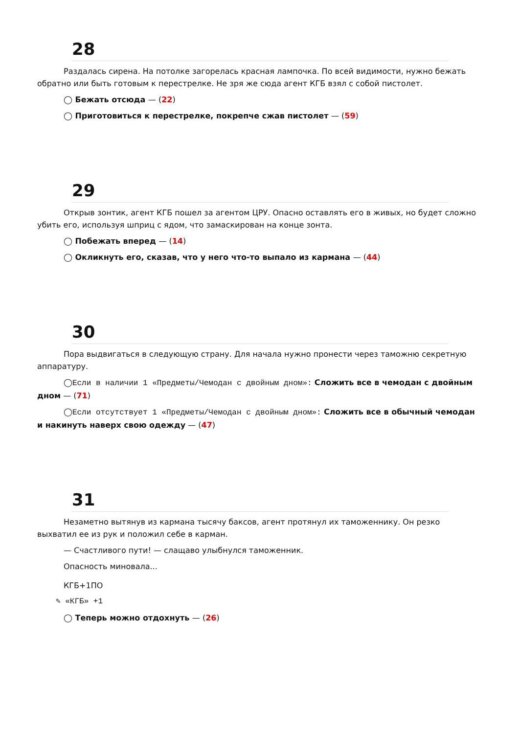28
Раздалась сирена. На потолке загорелась красная лампочка. По всей видимости, нужно бежать обратно или быть готовым к перестрелке. Не зря же сюда агент КГБ взял с собой пистолет.
◯ Бежать отсюда — (22)
◯ Приготовиться к перестрелке, покрепче сжав пистолет — (59)
29
Открыв зонтик, агент КГБ пошел за агентом ЦРУ. Опасно оставлять его в живых, но будет сложно убить его, используя шприц с ядом, что замаскирован на конце зонта.
◯ Побежать вперед — (14)
◯ Окликнуть его, сказав, что у него что-то выпало из кармана — (44)
30
Пора выдвигаться в следующую страну. Для начала нужно пронести через таможню секретную аппаратуру.
◯Если в наличии 1 «Предметы/Чемодан с двойным дном»: Сложить все в чемодан с двойным дном — (71)
◯Если отсутствует 1 «Предметы/Чемодан с двойным дном»: Сложить все в обычный чемодан и накинуть наверх свою одежду — (47)
31
Незаметно вытянув из кармана тысячу баксов, агент протянул их таможеннику. Он резко выхватил ее из рук и положил себе в карман.
— Счастливого пути! — слащаво улыбнулся таможенник.
Опасность миновала...
КГБ+1ПО
✎ «КГБ» +1
◯ Теперь можно отдохнуть — (26)